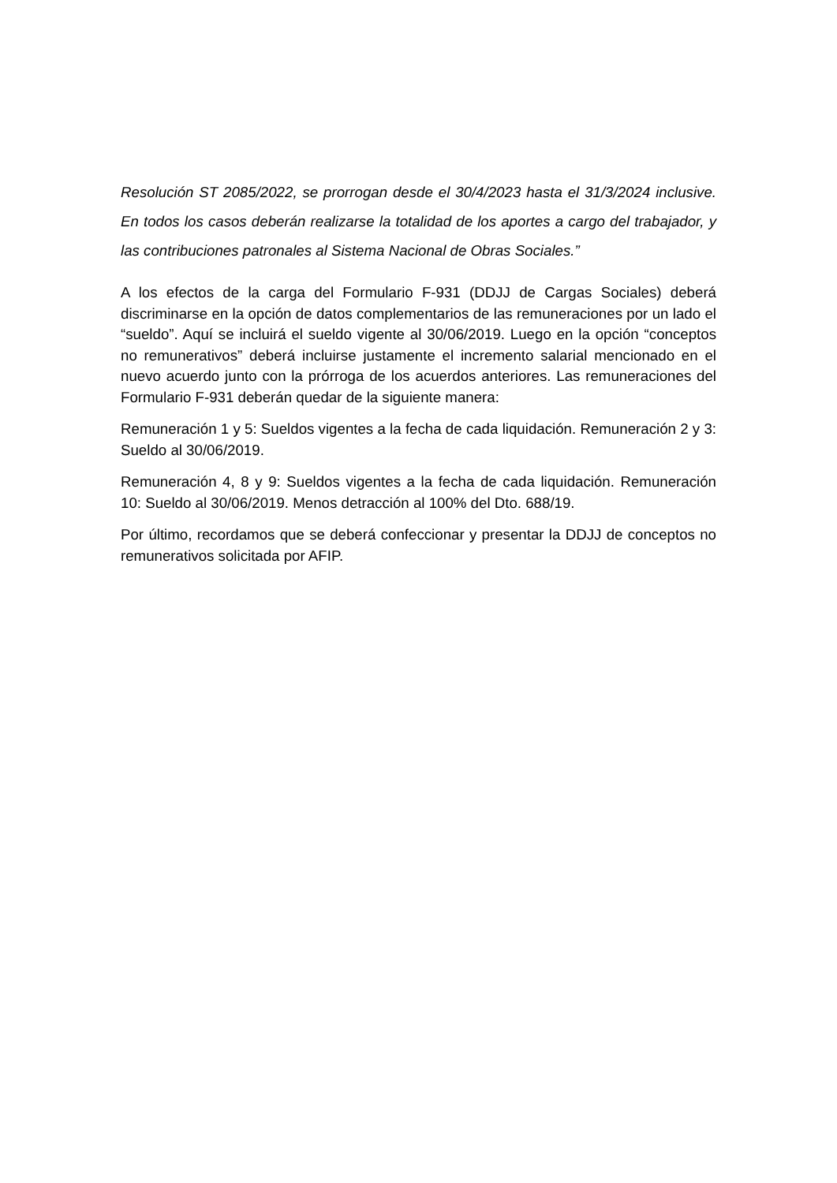Resolución ST 2085/2022, se prorrogan desde el 30/4/2023 hasta el 31/3/2024 inclusive. En todos los casos deberán realizarse la totalidad de los aportes a cargo del trabajador, y las contribuciones patronales al Sistema Nacional de Obras Sociales.”
A los efectos de la carga del Formulario F-931 (DDJJ de Cargas Sociales) deberá discriminarse en la opción de datos complementarios de las remuneraciones por un lado el “sueldo”. Aquí se incluirá el sueldo vigente al 30/06/2019. Luego en la opción “conceptos no remunerativos” deberá incluirse justamente el incremento salarial mencionado en el nuevo acuerdo junto con la prórroga de los acuerdos anteriores. Las remuneraciones del Formulario F-931 deberán quedar de la siguiente manera:
Remuneración 1 y 5: Sueldos vigentes a la fecha de cada liquidación. Remuneración 2 y 3: Sueldo al 30/06/2019.
Remuneración 4, 8 y 9: Sueldos vigentes a la fecha de cada liquidación. Remuneración 10: Sueldo al 30/06/2019. Menos detracción al 100% del Dto. 688/19.
Por último, recordamos que se deberá confeccionar y presentar la DDJJ de conceptos no remunerativos solicitada por AFIP.